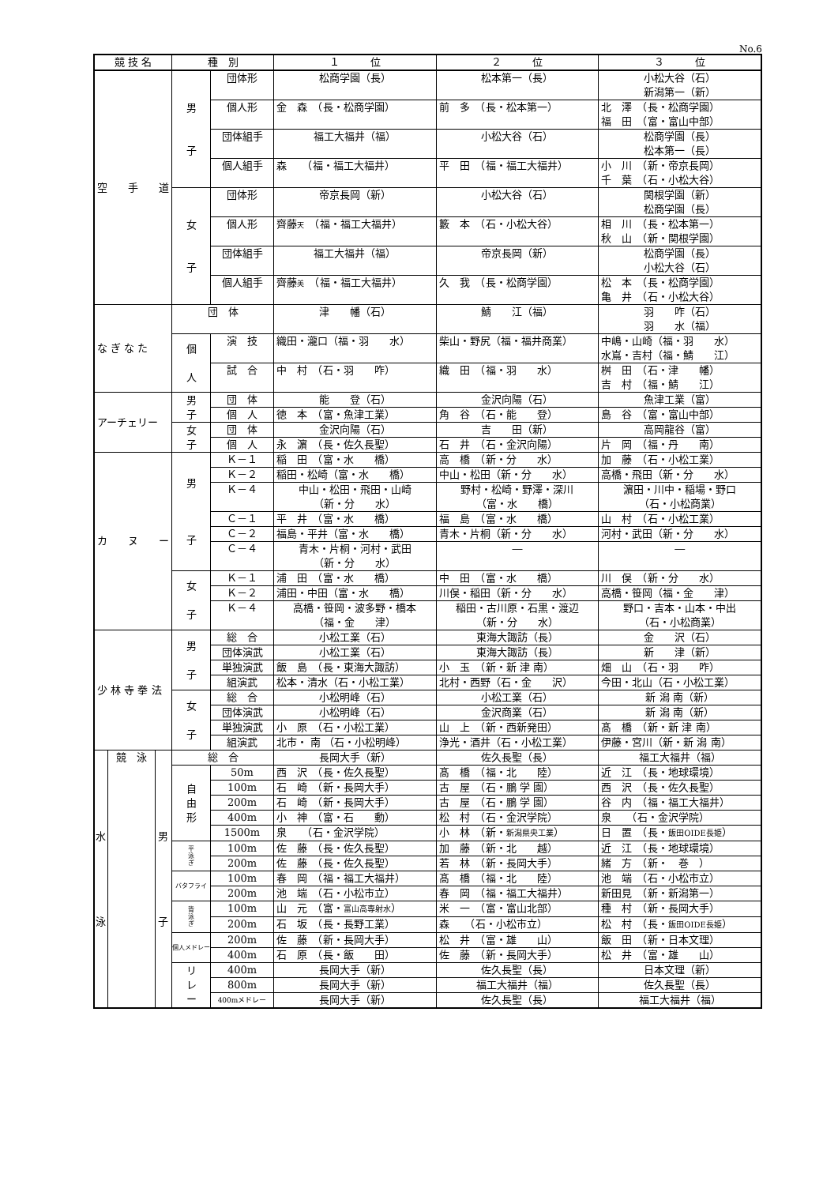No.6
| 競 技 名 | | | 種 別 | | １ 位 | ２ 位 | ３ 位 |
| --- | --- | --- | --- | --- | --- | --- | --- |
| 空 手 道 | | | 男 子 | 団体形 | 松商学園（長） | 松本第一（長） | 小松大谷（石） 新潟第一（新） |
| | | | | 個人形 | 金 森 （長・松商学園） | 前 多 （長・松本第一） | 北 澤 （長・松商学園） 福 田 （富・富山中部） |
| | | | | 団体組手 | 福工大福井（福） | 小松大谷（石） | 松商学園（長） 松本第一（長） |
| | | | | 個人組手 | 森 （福・福工大福井） | 平 田 （福・福工大福井） | 小 川 （新・帝京長岡） 千 葉 （石・小松大谷） |
| | | | 女 子 | 団体形 | 帝京長岡（新） | 小松大谷（石） | 関根学園（新） 松商学園（長） |
| | | | | 個人形 | 齊藤 天 （福・福工大福井） | 籔 本 （石・小松大谷） | 相 川 （長・松本第一） 秋 山 （新・関根学園） |
| | | | | 団体組手 | 福工大福井（福） | 帝京長岡（新） | 松商学園（長） 小松大谷（石） |
| | | | | 個人組手 | 齊藤 美 （福・福工大福井） | 久 我 （長・松商学園） | 松 本 （長・松商学園） 亀 井 （石・小松大谷） |
| な ぎ な た | | | 団 体 | | 津 幡（石） | 鯖 江（福） | 羽 咋（石） 羽 水（福） |
| | | | 個 人 | 演 技 | 織田・瀧口（福・羽 水） | 柴山・野尻（福・福井商業） | 中嶋・山崎（福・羽 水） 水嶌・吉村（福・鯖 江） |
| | | | | 試 合 | 中 村 （石・羽 咋） | 織 田 （福・羽 水） | 桝 田 （石・津 幡） 吉 村 （福・鯖 江） |
| アーチェリー | | | 男 子 | 団 体 | 能 登（石） | 金沢向陽（石） | 魚津工業（富） |
| | | | | 個 人 | 徳 本 （富・魚津工業） | 角 谷 （石・能 登） | 島 谷 （富・富山中部） |
| | | | 女 子 | 団 体 | 金沢向陽（石） | 吉 田（新） | 高岡龍谷（富） |
| | | | | 個 人 | 永 濵 （長・佐久長聖） | 石 井 （石・金沢向陽） | 片 岡 （福・丹 南） |
| カ ヌ ー | | | 男 子 | Ｋ－１ | 稲 田 （富・水 橋） | 高 橋 （新・分 水） | 加 藤 （石・小松工業） |
| | | | | Ｋ－２ | 稲田・松崎（富・水 橋） | 中山・松田（新・分 水） | 高橋・飛田（新・分 水） |
| | | | | Ｋ－４ | 中山・松田・飛田・山崎 （新・分 水） | 野村・松崎・野澤・深川 （富・水 橋） | 濵田・川中・稲場・野口 （石・小松商業） |
| | | | | Ｃ－１ | 平 井 （富・水 橋） | 福 島 （富・水 橋） | 山 村 （石・小松工業） |
| | | | | Ｃ－２ | 福島・平井（富・水 橋） | 青木・片桐（新・分 水） | 河村・武田（新・分 水） |
| | | | | Ｃ－４ | 青木・片桐・河村・武田 （新・分 水） | ― | ― |
| | | | 女 子 | Ｋ－１ | 浦 田 （富・水 橋） | 中 田 （富・水 橋） | 川 俣 （新・分 水） |
| | | | | Ｋ－２ | 浦田・中田（富・水 橋） | 川俣・稲田（新・分 水） | 高橋・笹岡（福・金 津） |
| | | | | Ｋ－４ | 高橋・笹岡・波多野・橋本 （福・金 津） | 稲田・古川原・石黒・渡辺 （新・分 水） | 野口・吉本・山本・中出 （石・小松商業） |
| 少 林 寺 拳 法 | | | 男 子 | 総 合 | 小松工業（石） | 東海大諏訪（長） | 金 沢（石） |
| | | | | 団体演武 | 小松工業（石） | 東海大諏訪（長） | 新 津（新） |
| | | | | 単独演武 | 飯 島 （長・東海大諏訪） | 小 玉 （新・新 津 南） | 畑 山 （石・羽 咋） |
| | | | | 組演武 | 松本・清水（石・小松工業） | 北村・西野（石・金 沢） | 今田・北山（石・小松工業） |
| | | | 女 子 | 総 合 | 小松明峰（石） | 小松工業（石） | 新 潟 南（新） |
| | | | | 団体演武 | 小松明峰（石） | 金沢商業（石） | 新 潟 南（新） |
| | | | | 単独演武 | 小 原 （石・小松工業） | 山 上 （新・西新発田） | 髙 橋 （新・新 津 南） |
| | | | | 組演武 | 北市・ 南 （石・小松明峰） | 浄光・酒井（石・小松工業） | 伊藤・宮川（新・新 潟 南） |
| 水 泳 | 競 泳 | 男 子 | 総 合 | | 長岡大手（新） | 佐久長聖（長） | 福工大福井（福） |
| | | | 自 由 形 | 50m | 西 沢 （長・佐久長聖） | 髙 橋 （福・北 陸） | 近 江 （長・地球環境） |
| | | | | 100m | 石 崎 （新・長岡大手） | 古 屋 （石・鵬 学 園） | 西 沢 （長・佐久長聖） |
| | | | | 200m | 石 崎 （新・長岡大手） | 古 屋 （石・鵬 学 園） | 谷 内 （福・福工大福井） |
| | | | | 400m | 小 神 （富・石 動） | 松 村 （石・金沢学院） | 泉 （石・金沢学院） |
| | | | | 1500m | 泉 （石・金沢学院） | 小 林 （新・ 新潟県央工業 ） | 日 置 （長・ 飯田OIDE長姫 ） |
| | | | 平 泳 ぎ | 100m | 佐 藤 （長・佐久長聖） | 加 藤 （新・北 越） | 近 江 （長・地球環境） |
| | | | | 200m | 佐 藤 （長・佐久長聖） | 若 林 （新・長岡大手） | 緒 方 （新・ 巻 ） |
| | | | バタフライ | 100m | 春 岡 （福・福工大福井） | 髙 橋 （福・北 陸） | 池 端 （石・小松市立） |
| | | | | 200m | 池 端 （石・小松市立） | 春 岡 （福・福工大福井） | 新田見 （新・新潟第一） |
| | | | 背 泳 ぎ | 100m | 山 元 （富・ 富山高専射水 ） | 米 一 （富・富山北部） | 種 村 （新・長岡大手） |
| | | | | 200m | 石 坂 （長・長野工業） | 森 （石・小松市立） | 松 村 （長・ 飯田OIDE長姫 ） |
| | | | 個人メドレー | 200m | 佐 藤 （新・長岡大手） | 松 井 （富・雄 山） | 飯 田 （新・日本文理） |
| | | | | 400m | 石 原 （長・飯 田） | 佐 藤 （新・長岡大手） | 松 井 （富・雄 山） |
| | | | リ レ ー | 400m | 長岡大手（新） | 佐久長聖（長） | 日本文理（新） |
| | | | | 800m | 長岡大手（新） | 福工大福井（福） | 佐久長聖（長） |
| | | | | 400mメドレー | 長岡大手（新） | 佐久長聖（長） | 福工大福井（福） |